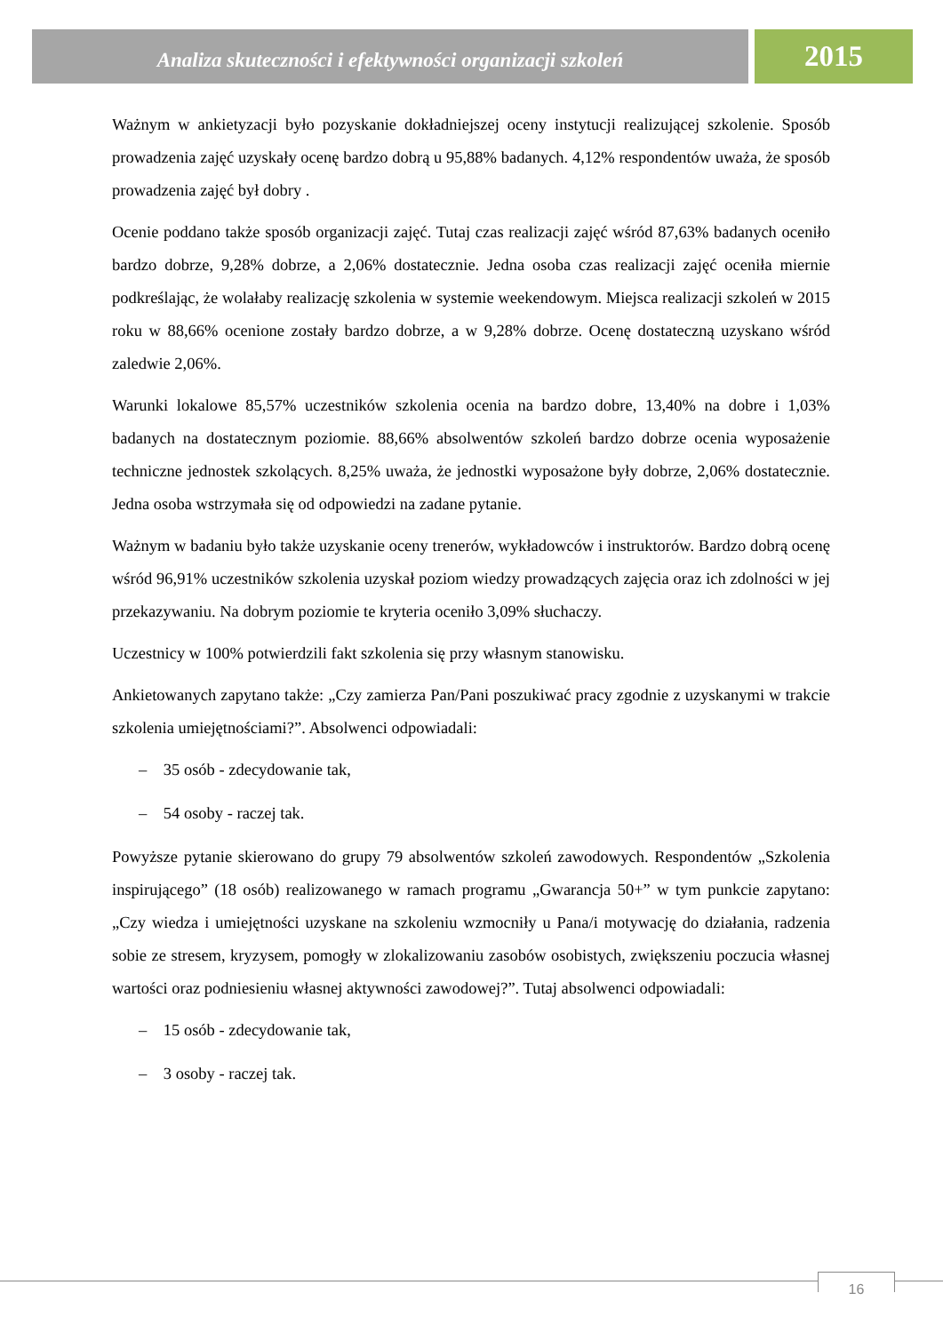Analiza skuteczności i efektywności organizacji szkoleń
2015
Ważnym w ankietyzacji było pozyskanie dokładniejszej oceny instytucji realizującej szkolenie. Sposób prowadzenia zajęć uzyskały ocenę bardzo dobrą u 95,88% badanych. 4,12% respondentów uważa, że sposób prowadzenia zajęć był dobry .
Ocenie poddano także sposób organizacji zajęć. Tutaj czas realizacji zajęć wśród 87,63% badanych oceniło bardzo dobrze, 9,28% dobrze, a 2,06% dostatecznie. Jedna osoba czas realizacji zajęć oceniła miernie podkreślając, że wolałaby realizację szkolenia w systemie weekendowym. Miejsca realizacji szkoleń w 2015 roku w 88,66% ocenione zostały bardzo dobrze, a w 9,28% dobrze. Ocenę dostateczną uzyskano wśród zaledwie 2,06%.
Warunki lokalowe 85,57% uczestników szkolenia ocenia na bardzo dobre, 13,40% na dobre i 1,03% badanych na dostatecznym poziomie. 88,66% absolwentów szkoleń bardzo dobrze ocenia wyposażenie techniczne jednostek szkolących. 8,25% uważa, że jednostki wyposażone były dobrze, 2,06% dostatecznie. Jedna osoba wstrzymała się od odpowiedzi na zadane pytanie.
Ważnym w badaniu było także uzyskanie oceny trenerów, wykładowców i instruktorów. Bardzo dobrą ocenę wśród 96,91% uczestników szkolenia uzyskał poziom wiedzy prowadzących zajęcia oraz ich zdolności w jej przekazywaniu. Na dobrym poziomie te kryteria oceniło 3,09% słuchaczy.
Uczestnicy w 100% potwierdzili fakt szkolenia się przy własnym stanowisku.
Ankietowanych zapytano także: „Czy zamierza Pan/Pani poszukiwać pracy zgodnie z uzyskanymi w trakcie szkolenia umiejętnościami?”. Absolwenci odpowiadali:
– 35 osób - zdecydowanie tak,
– 54 osoby - raczej tak.
Powyższe pytanie skierowano do grupy 79 absolwentów szkoleń zawodowych. Respondentów „Szkolenia inspirującego” (18 osób) realizowanego w ramach programu „Gwarancja 50+” w tym punkcie zapytano: „Czy wiedza i umiejętności uzyskane na szkoleniu wzmocniły u Pana/i motywację do działania, radzenia sobie ze stresem, kryzysem, pomogły w zlokalizowaniu zasobów osobistych, zwiększeniu poczucia własnej wartości oraz podniesieniu własnej aktywności zawodowej?”. Tutaj absolwenci odpowiadali:
– 15 osób - zdecydowanie tak,
– 3 osoby - raczej tak.
16